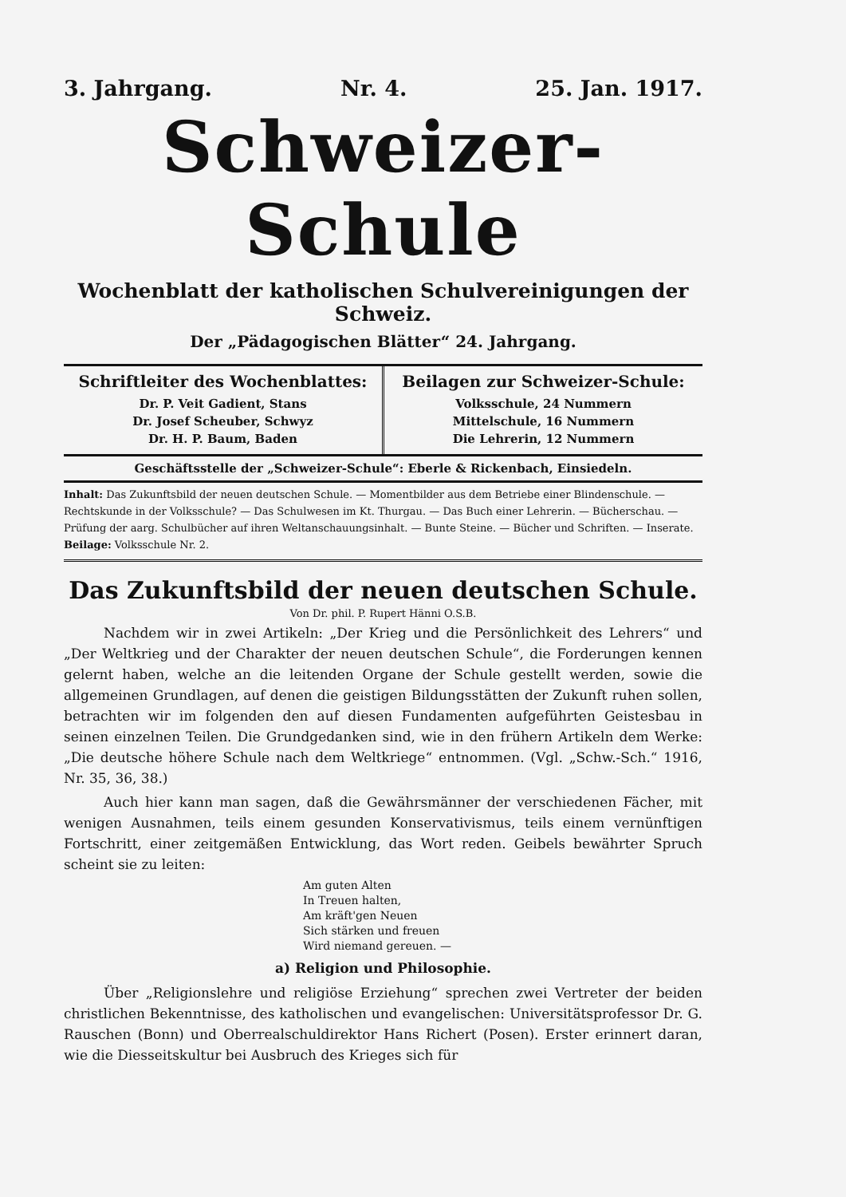3. Jahrgang. Nr. 4. 25. Jan. 1917.
Schweizer-Schule
Wochenblatt der katholischen Schulvereinigungen der Schweiz.
Der „Pädagogischen Blätter“ 24. Jahrgang.
Schriftleiter des Wochenblattes:
Dr. P. Veit Gadient, Stans
Dr. Josef Scheuber, Schwyz
Dr. H. P. Baum, Baden
Beilagen zur Schweizer-Schule:
Volksschule, 24 Nummern
Mittelschule, 16 Nummern
Die Lehrerin, 12 Nummern
Geschäftsstelle der „Schweizer-Schule“: Eberle & Rickenbach, Einsiedeln.
Inhalt: Das Zukunftsbild der neuen deutschen Schule. — Momentbilder aus dem Betriebe einer Blindenschule. — Rechtskunde in der Volksschule? — Das Schulwesen im Kt. Thurgau. — Das Buch einer Lehrerin. — Bücherschau. — Prüfung der aarg. Schulbücher auf ihren Weltanschauungsinhalt. — Bunte Steine. — Bücher und Schriften. — Inserate.
Beilage: Volksschule Nr. 2.
Das Zukunftsbild der neuen deutschen Schule.
Von Dr. phil. P. Rupert Hänni O.S.B.
Nachdem wir in zwei Artikeln: „Der Krieg und die Persönlichkeit des Lehrers“ und „Der Weltkrieg und der Charakter der neuen deutschen Schule“, die Forderungen kennen gelernt haben, welche an die leitenden Organe der Schule gestellt werden, sowie die allgemeinen Grundlagen, auf denen die geistigen Bildungsstätten der Zukunft ruhen sollen, betrachten wir im folgenden den auf diesen Fundamenten aufgeführten Geistesbau in seinen einzelnen Teilen. Die Grundgedanken sind, wie in den frühern Artikeln dem Werke: „Die deutsche höhere Schule nach dem Weltkriege“ entnommen. (Vgl. „Schw.-Sch.“ 1916, Nr. 35, 36, 38.)
Auch hier kann man sagen, daß die Gewährsmänner der verschiedenen Fächer, mit wenigen Ausnahmen, teils einem gesunden Konservativismus, teils einem vernünftigen Fortschritt, einer zeitgemäßen Entwicklung, das Wort reden. Geibels bewährter Spruch scheint sie zu leiten:
Am guten Alten
In Treuen halten,
Am kräft'gen Neuen
Sich stärken und freuen
Wird niemand gereuen. —
a) Religion und Philosophie.
Über „Religionslehre und religiöse Erziehung“ sprechen zwei Vertreter der beiden christlichen Bekenntnisse, des katholischen und evangelischen: Universitätsprofessor Dr. G. Rauschen (Bonn) und Oberrealschuldirektor Hans Richert (Posen). Erster erinnert daran, wie die Diesseitskultur bei Ausbruch des Krieges sich für